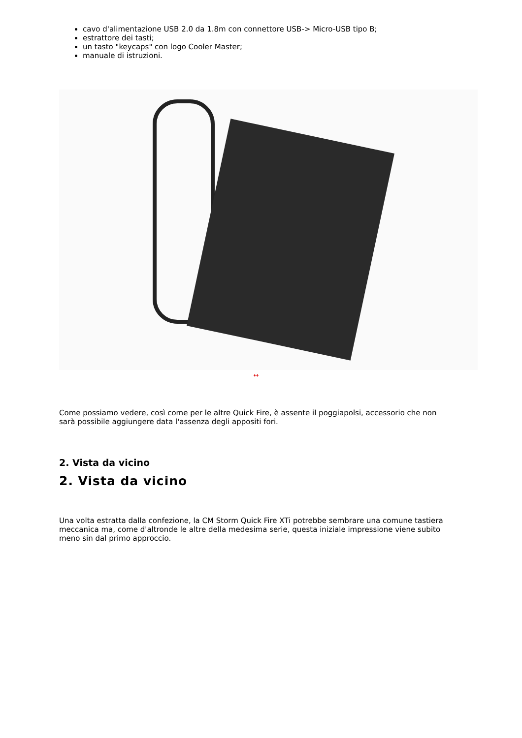cavo d'alimentazione USB 2.0 da 1.8m con connettore USB-> Micro-USB tipo B;
estrattore dei tasti;
un tasto "keycaps" con logo Cooler Master;
manuale di istruzioni.
↔
Come possiamo vedere, così come per le altre Quick Fire, è assente il poggiapolsi, accessorio che non sarà possibile aggiungere data l'assenza degli appositi fori.
2. Vista da vicino
2. Vista da vicino
Una volta estratta dalla confezione, la CM Storm Quick Fire XTi potrebbe sembrare una comune tastiera meccanica ma, come d'altronde le altre della medesima serie, questa iniziale impressione viene subito meno sin dal primo approccio.